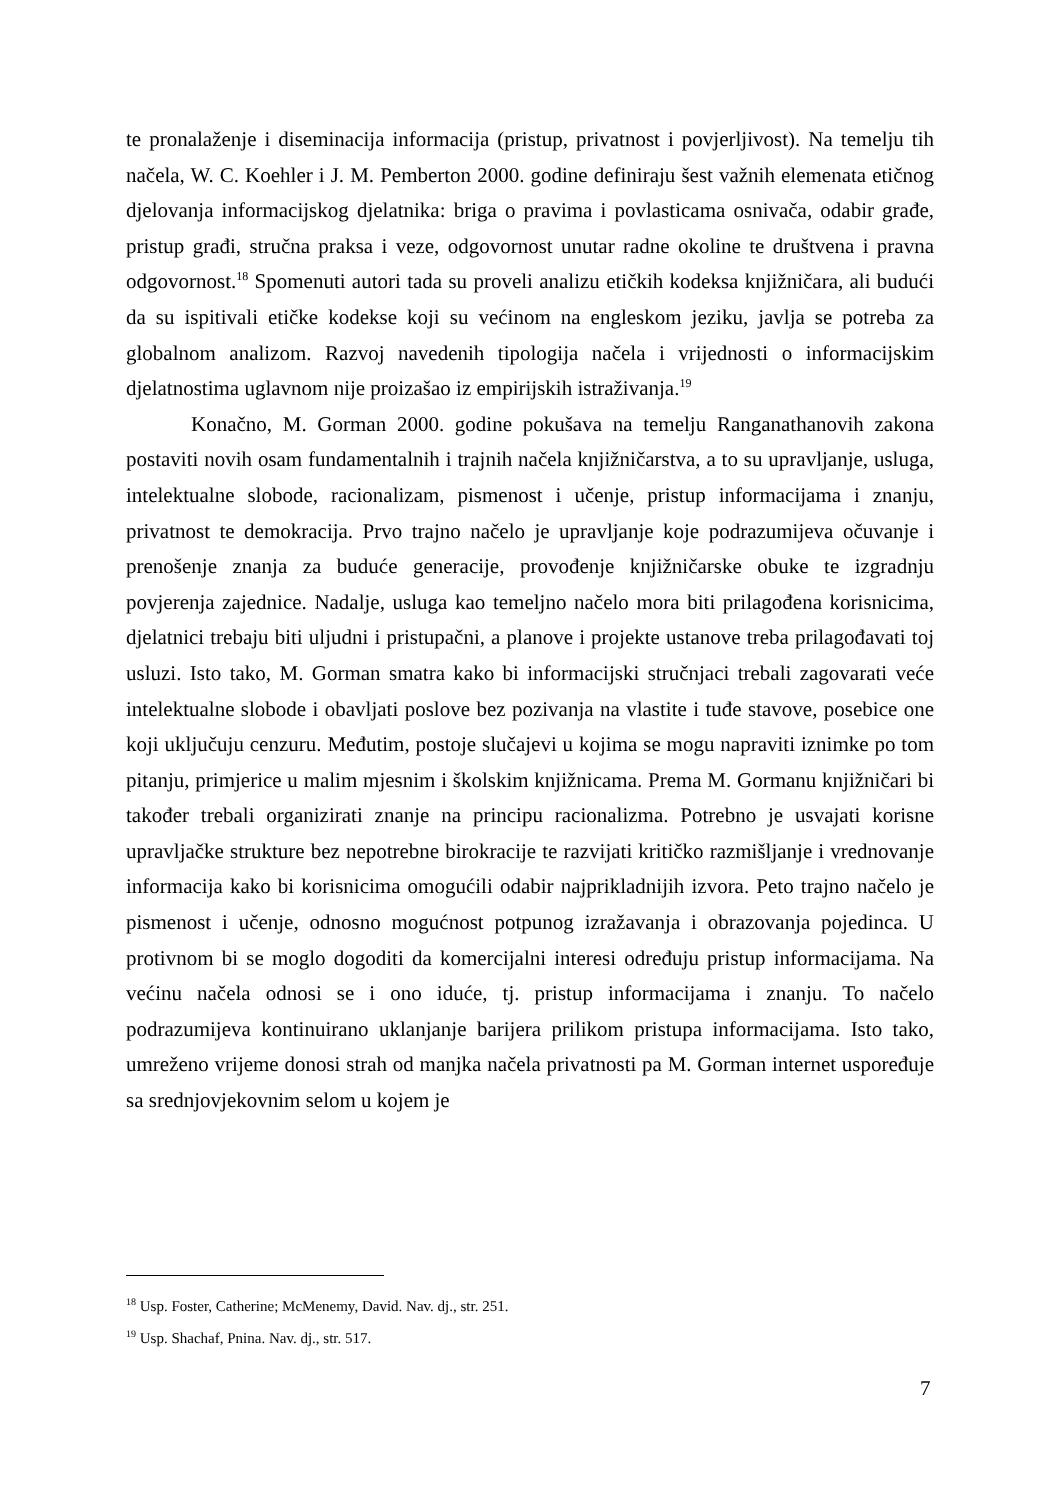te pronalaženje i diseminacija informacija (pristup, privatnost i povjerljivost). Na temelju tih načela, W. C. Koehler i J. M. Pemberton 2000. godine definiraju šest važnih elemenata etičnog djelovanja informacijskog djelatnika: briga o pravima i povlasticama osnivača, odabir građe, pristup građi, stručna praksa i veze, odgovornost unutar radne okoline te društvena i pravna odgovornost.<sup>18</sup> Spomenuti autori tada su proveli analizu etičkih kodeksa knjižničara, ali budući da su ispitivali etičke kodekse koji su većinom na engleskom jeziku, javlja se potreba za globalnom analizom. Razvoj navedenih tipologija načela i vrijednosti o informacijskim djelatnostima uglavnom nije proizašao iz empirijskih istraživanja.<sup>19</sup>
Konačno, M. Gorman 2000. godine pokušava na temelju Ranganathanovih zakona postaviti novih osam fundamentalnih i trajnih načela knjižničarstva, a to su upravljanje, usluga, intelektualne slobode, racionalizam, pismenost i učenje, pristup informacijama i znanju, privatnost te demokracija. Prvo trajno načelo je upravljanje koje podrazumijeva očuvanje i prenošenje znanja za buduće generacije, provođenje knjižničarske obuke te izgradnju povjerenja zajednice. Nadalje, usluga kao temeljno načelo mora biti prilagođena korisnicima, djelatnici trebaju biti uljudni i pristupačni, a planove i projekte ustanove treba prilagođavati toj usluzi. Isto tako, M. Gorman smatra kako bi informacijski stručnjaci trebali zagovarati veće intelektualne slobode i obavljati poslove bez pozivanja na vlastite i tuđe stavove, posebice one koji uključuju cenzuru. Međutim, postoje slučajevi u kojima se mogu napraviti iznimke po tom pitanju, primjerice u malim mjesnim i školskim knjižnicama. Prema M. Gormanu knjižničari bi također trebali organizirati znanje na principu racionalizma. Potrebno je usvajati korisne upravljačke strukture bez nepotrebne birokracije te razvijati kritičko razmišljanje i vrednovanje informacija kako bi korisnicima omogućili odabir najprikladnijih izvora. Peto trajno načelo je pismenost i učenje, odnosno mogućnost potpunog izražavanja i obrazovanja pojedinca. U protivnom bi se moglo dogoditi da komercijalni interesi određuju pristup informacijama. Na većinu načela odnosi se i ono iduće, tj. pristup informacijama i znanju. To načelo podrazumijeva kontinuirano uklanjanje barijera prilikom pristupa informacijama. Isto tako, umreženo vrijeme donosi strah od manjka načela privatnosti pa M. Gorman internet uspoređuje sa srednjovjekovnim selom u kojem je
<sup>18</sup> Usp. Foster, Catherine; McMenemy, David. Nav. dj., str. 251.
<sup>19</sup> Usp. Shachaf, Pnina. Nav. dj., str. 517.
7